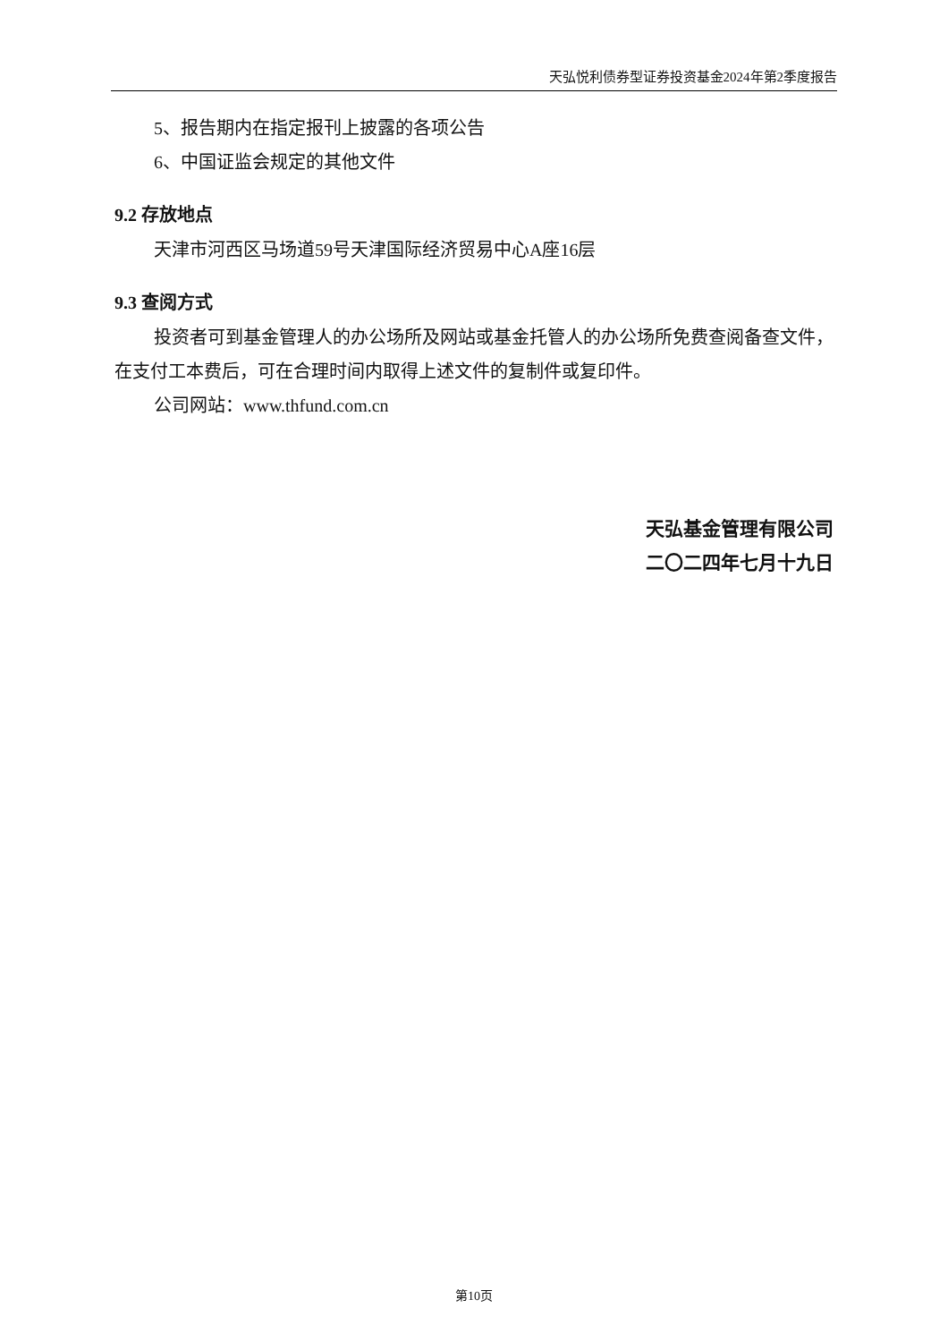天弘悦利债券型证券投资基金2024年第2季度报告
5、报告期内在指定报刊上披露的各项公告
6、中国证监会规定的其他文件
9.2 存放地点
天津市河西区马场道59号天津国际经济贸易中心A座16层
9.3 查阅方式
投资者可到基金管理人的办公场所及网站或基金托管人的办公场所免费查阅备查文件，在支付工本费后，可在合理时间内取得上述文件的复制件或复印件。
公司网站：www.thfund.com.cn
天弘基金管理有限公司
二〇二四年七月十九日
第10页